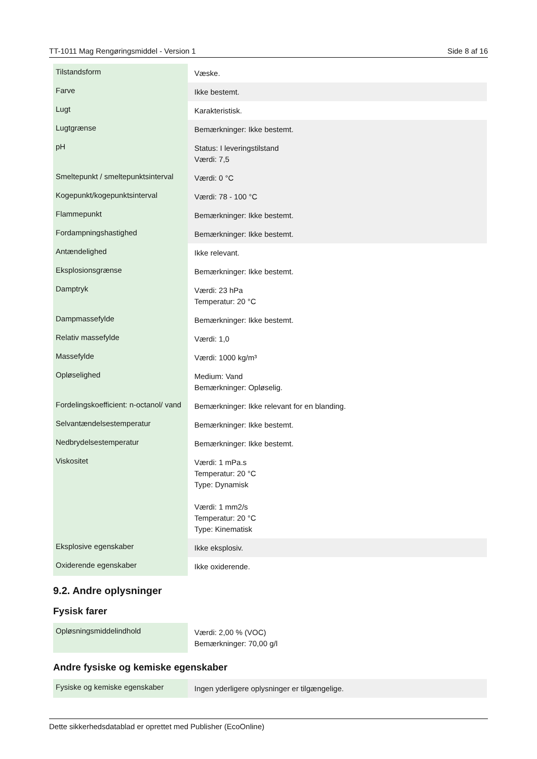TT-1011 Mag Rengøringsmiddel - Version 1 Side 8 af 16
| Tilstandsform | Væske. |
| Farve | Ikke bestemt. |
| Lugt | Karakteristisk. |
| Lugtgrænse | Bemærkninger: Ikke bestemt. |
| pH | Status: I leveringstilstand Værdi: 7,5 |
| Smeltepunkt / smeltepunktsinterval | Værdi: 0 °C |
| Kogepunkt/kogepunktsinterval | Værdi: 78 - 100 °C |
| Flammepunkt | Bemærkninger: Ikke bestemt. |
| Fordampningshastighed | Bemærkninger: Ikke bestemt. |
| Antændelighed | Ikke relevant. |
| Eksplosionsgrænse | Bemærkninger: Ikke bestemt. |
| Damptryk | Værdi: 23 hPa Temperatur: 20 °C |
| Dampmassefylde | Bemærkninger: Ikke bestemt. |
| Relativ massefylde | Værdi: 1,0 |
| Massefylde | Værdi: 1000 kg/m³ |
| Opløselighed | Medium: Vand Bemærkninger: Opløselig. |
| Fordelingskoefficient: n-octanol/ vand | Bemærkninger: Ikke relevant for en blanding. |
| Selvantændelsestemperatur | Bemærkninger: Ikke bestemt. |
| Nedbrydelsestemperatur | Bemærkninger: Ikke bestemt. |
| Viskositet | Værdi: 1 mPa.s Temperatur: 20 °C Type: Dynamisk Værdi: 1 mm2/s Temperatur: 20 °C Type: Kinematisk |
| Eksplosive egenskaber | Ikke eksplosiv. |
| Oxiderende egenskaber | Ikke oxiderende. |
9.2. Andre oplysninger
Fysisk farer
| Opløsningsmiddelindhold | Værdi: 2,00 % (VOC) Bemærkninger: 70,00 g/l |
Andre fysiske og kemiske egenskaber
| Fysiske og kemiske egenskaber | Ingen yderligere oplysninger er tilgængelige. |
Dette sikkerhedsdatablad er oprettet med Publisher (EcoOnline)